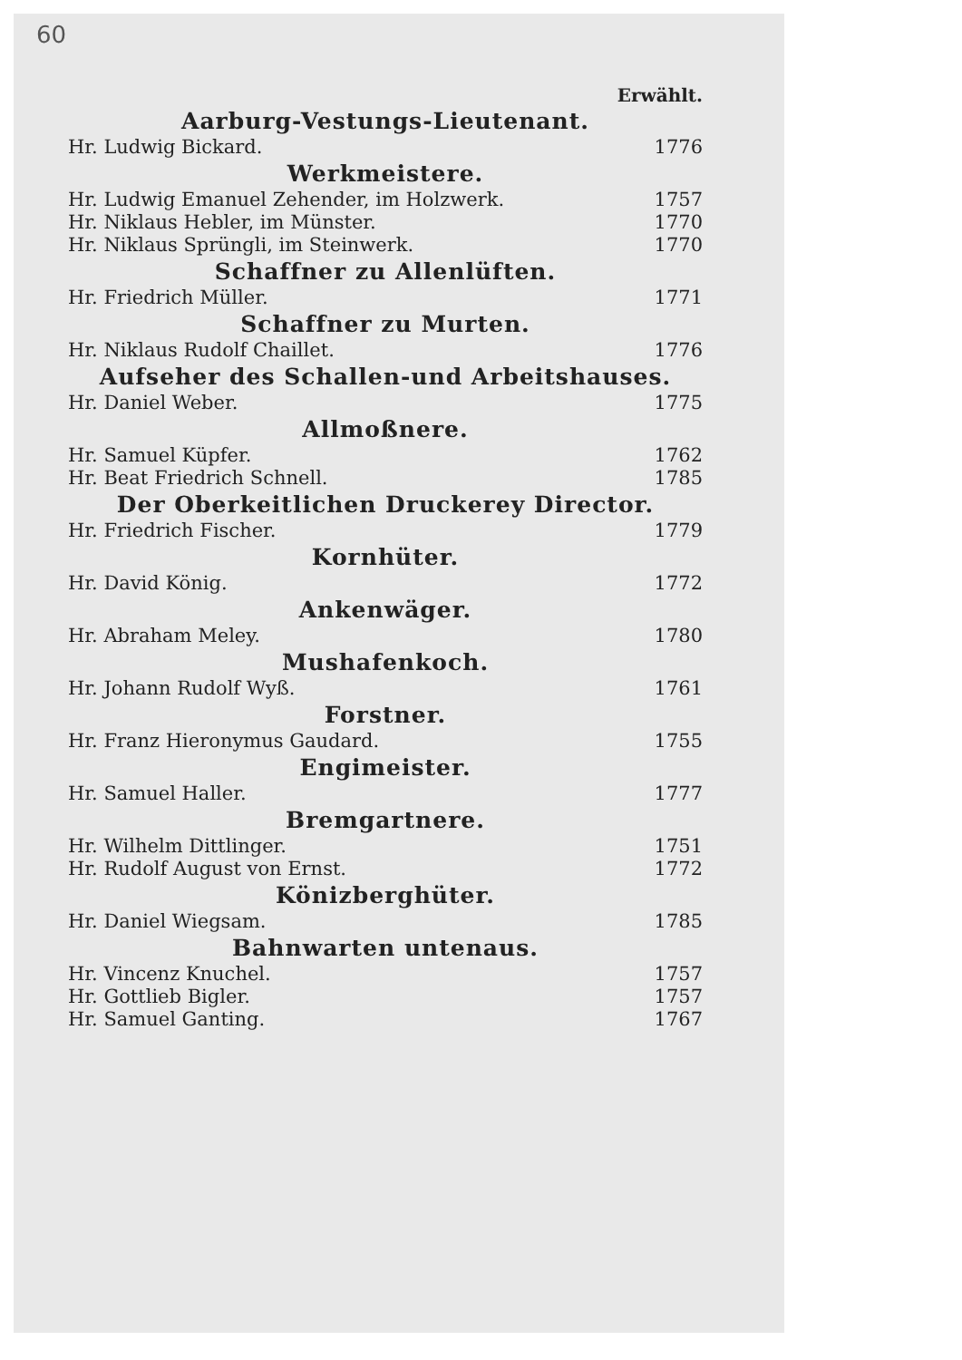60
Erwählt.
Aarburg-Vestungs-Lieutenant.
Hr. Ludwig Bickard. 1776
Werkmeistere.
Hr. Ludwig Emanuel Zehender, im Holzwerk. 1757
Hr. Niklaus Hebler, im Münster. 1770
Hr. Niklaus Sprüngli, im Steinwerk. 1770
Schaffner zu Allenlüften.
Hr. Friedrich Müller. 1771
Schaffner zu Murten.
Hr. Niklaus Rudolf Chaillet. 1776
Aufseher des Schallen-und Arbeitshauses.
Hr. Daniel Weber. 1775
Allmoßnere.
Hr. Samuel Küpfer. 1762
Hr. Beat Friedrich Schnell. 1785
Der Oberkeitlichen Druckerey Director.
Hr. Friedrich Fischer. 1779
Kornhüter.
Hr. David König. 1772
Ankenwäger.
Hr. Abraham Meley. 1780
Mushafenkoch.
Hr. Johann Rudolf Wyß. 1761
Forstner.
Hr. Franz Hieronymus Gaudard. 1755
Engimeister.
Hr. Samuel Haller. 1777
Bremgartnere.
Hr. Wilhelm Dittlinger. 1751
Hr. Rudolf August von Ernst. 1772
Könizberghüter.
Hr. Daniel Wiegsam. 1785
Bahnwarten untenaus.
Hr. Vincenz Knuchel. 1757
Hr. Gottlieb Bigler. 1757
Hr. Samuel Ganting. 1767